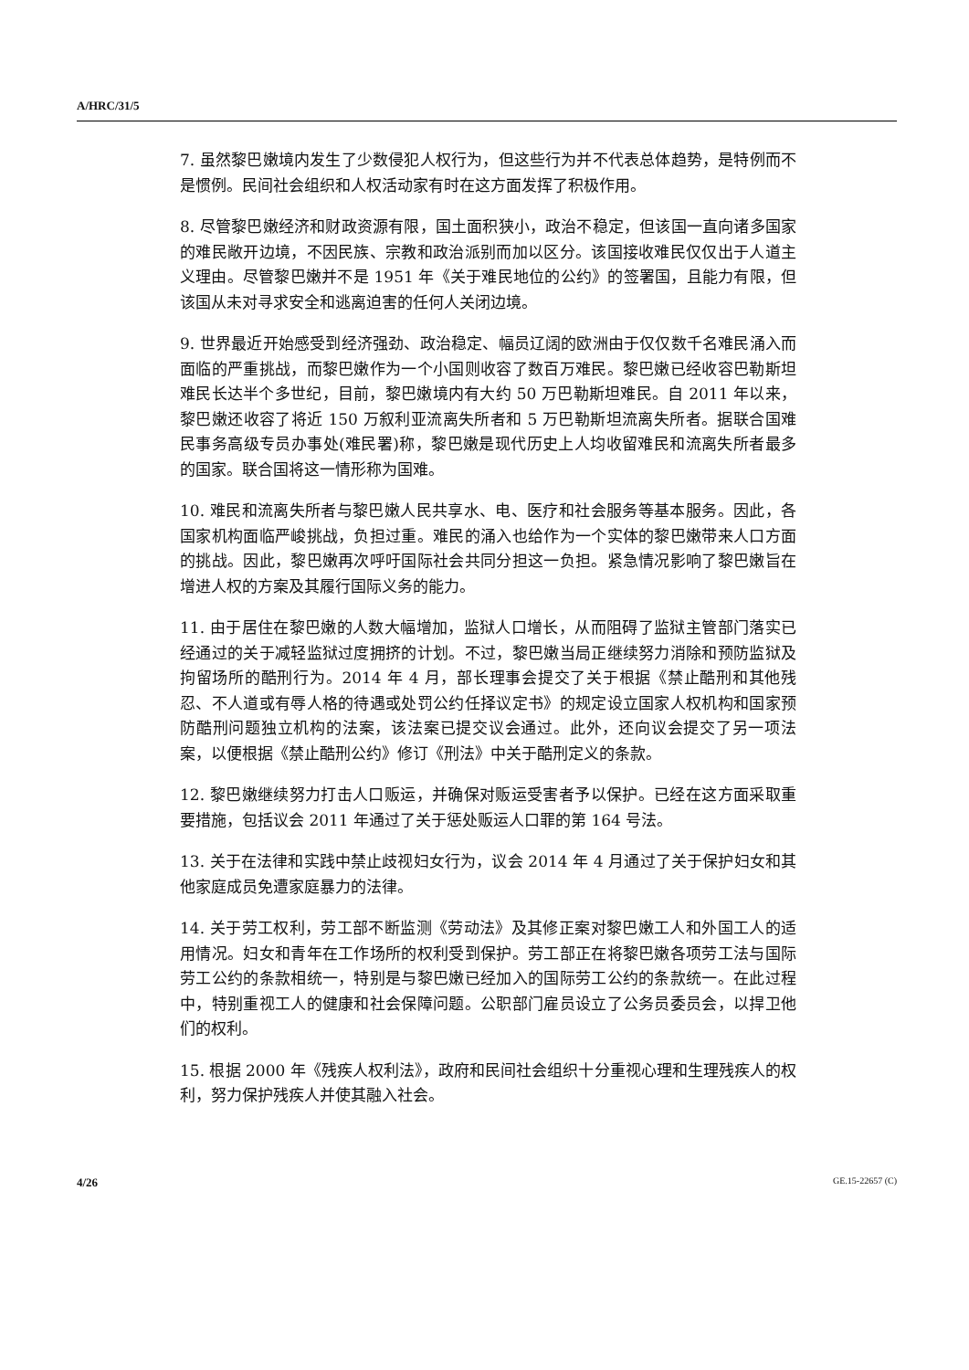A/HRC/31/5
7. 虽然黎巴嫩境内发生了少数侵犯人权行为，但这些行为并不代表总体趋势，是特例而不是惯例。民间社会组织和人权活动家有时在这方面发挥了积极作用。
8. 尽管黎巴嫩经济和财政资源有限，国土面积狭小，政治不稳定，但该国一直向诸多国家的难民敞开边境，不因民族、宗教和政治派别而加以区分。该国接收难民仅仅出于人道主义理由。尽管黎巴嫩并不是 1951 年《关于难民地位的公约》的签署国，且能力有限，但该国从未对寻求安全和逃离迫害的任何人关闭边境。
9. 世界最近开始感受到经济强劲、政治稳定、幅员辽阔的欧洲由于仅仅数千名难民涌入而面临的严重挑战，而黎巴嫩作为一个小国则收容了数百万难民。黎巴嫩已经收容巴勒斯坦难民长达半个多世纪，目前，黎巴嫩境内有大约 50 万巴勒斯坦难民。自 2011 年以来，黎巴嫩还收容了将近 150 万叙利亚流离失所者和 5 万巴勒斯坦流离失所者。据联合国难民事务高级专员办事处(难民署)称，黎巴嫩是现代历史上人均收留难民和流离失所者最多的国家。联合国将这一情形称为国难。
10. 难民和流离失所者与黎巴嫩人民共享水、电、医疗和社会服务等基本服务。因此，各国家机构面临严峻挑战，负担过重。难民的涌入也给作为一个实体的黎巴嫩带来人口方面的挑战。因此，黎巴嫩再次呼吁国际社会共同分担这一负担。紧急情况影响了黎巴嫩旨在增进人权的方案及其履行国际义务的能力。
11. 由于居住在黎巴嫩的人数大幅增加，监狱人口增长，从而阻碍了监狱主管部门落实已经通过的关于减轻监狱过度拥挤的计划。不过，黎巴嫩当局正继续努力消除和预防监狱及拘留场所的酷刑行为。2014 年 4 月，部长理事会提交了关于根据《禁止酷刑和其他残忍、不人道或有辱人格的待遇或处罚公约任择议定书》的规定设立国家人权机构和国家预防酷刑问题独立机构的法案，该法案已提交议会通过。此外，还向议会提交了另一项法案，以便根据《禁止酷刑公约》修订《刑法》中关于酷刑定义的条款。
12. 黎巴嫩继续努力打击人口贩运，并确保对贩运受害者予以保护。已经在这方面采取重要措施，包括议会 2011 年通过了关于惩处贩运人口罪的第 164 号法。
13. 关于在法律和实践中禁止歧视妇女行为，议会 2014 年 4 月通过了关于保护妇女和其他家庭成员免遭家庭暴力的法律。
14. 关于劳工权利，劳工部不断监测《劳动法》及其修正案对黎巴嫩工人和外国工人的适用情况。妇女和青年在工作场所的权利受到保护。劳工部正在将黎巴嫩各项劳工法与国际劳工公约的条款相统一，特别是与黎巴嫩已经加入的国际劳工公约的条款统一。在此过程中，特别重视工人的健康和社会保障问题。公职部门雇员设立了公务员委员会，以捍卫他们的权利。
15. 根据 2000 年《残疾人权利法》，政府和民间社会组织十分重视心理和生理残疾人的权利，努力保护残疾人并使其融入社会。
4/26 GE.15-22657 (C)